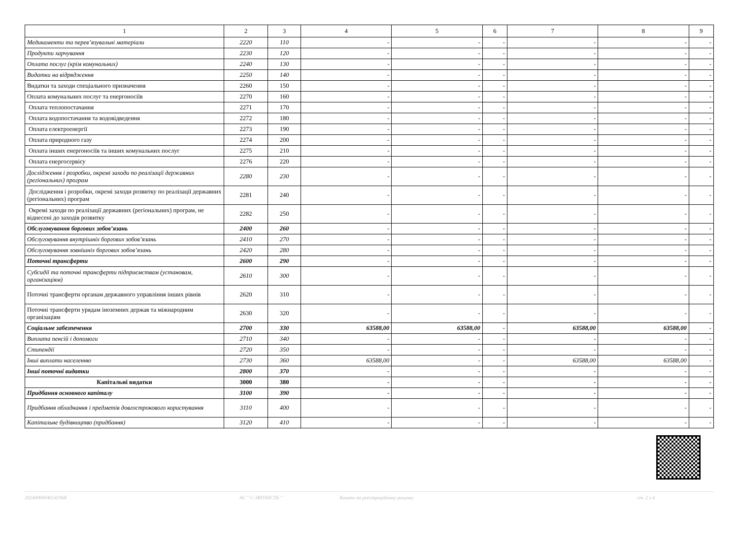| 1 | 2 | 3 | 4 | 5 | 6 | 7 | 8 | 9 |
| --- | --- | --- | --- | --- | --- | --- | --- | --- |
| Медикаменти та перев’язувальні матеріали | 2220 | 110 | - | - | - | - | - | - |
| Продукти харчування | 2230 | 120 | - | - | - | - | - | - |
| Оплата послуг (крім комунальних) | 2240 | 130 | - | - | - | - | - | - |
| Видатки на відрядження | 2250 | 140 | - | - | - | - | - | - |
| Видатки та заходи спеціального призначення | 2260 | 150 | - | - | - | - | - | - |
| Оплата комунальних послуг та енергоносіїв | 2270 | 160 | - | - | - | - | - | - |
| Оплата теплопостачання | 2271 | 170 | - | - | - | - | - | - |
| Оплата водопостачання та водовідведення | 2272 | 180 | - | - | - | - | - | - |
| Оплата електроенергії | 2273 | 190 | - | - | - | - | - | - |
| Оплата природного газу | 2274 | 200 | - | - | - | - | - | - |
| Оплата інших енергоносіїв та інших комунальних послуг | 2275 | 210 | - | - | - | - | - | - |
| Оплата енергосервісу | 2276 | 220 | - | - | - | - | - | - |
| Дослідження і розробки, окремі заходи по реалізації державних (регіональних) програм | 2280 | 230 | - | - | - | - | - | - |
| Дослідження і розробки, окремі заходи розвитку по реалізації державних (регіональних) програм | 2281 | 240 | - | - | - | - | - | - |
| Окремі заходи по реалізації державних (регіональних) програм, не віднесені до заходів розвитку | 2282 | 250 | - | - | - | - | - | - |
| Обслуговування боргових зобов’язань | 2400 | 260 | - | - | - | - | - | - |
| Обслуговування внутрішніх боргових зобов’язань | 2410 | 270 | - | - | - | - | - | - |
| Обслуговування зовнішніх боргових зобов’язань | 2420 | 280 | - | - | - | - | - | - |
| Поточні трансферти | 2600 | 290 | - | - | - | - | - | - |
| Субсидії та поточні трансферти підприємствам (установам, організаціям) | 2610 | 300 | - | - | - | - | - | - |
| Поточні трансферти органам державного управління інших рівнів | 2620 | 310 | - | - | - | - | - | - |
| Поточні трансферти урядам іноземних держав та міжнародним організаціям | 2630 | 320 | - | - | - | - | - | - |
| Соціальне забезпечення | 2700 | 330 | 63588,00 | 63588,00 | - | 63588,00 | 63588,00 | - |
| Виплата пенсій і допомоги | 2710 | 340 | - | - | - | - | - | - |
| Стипендії | 2720 | 350 | - | - | - | - | - | - |
| Інші виплати населенню | 2730 | 360 | 63588,00 | - | - | 63588,00 | 63588,00 | - |
| Інші поточні видатки | 2800 | 370 | - | - | - | - | - | - |
| Капітальні видатки | 3000 | 380 | - | - | - | - | - | - |
| Придбання основного капіталу | 3100 | 390 | - | - | - | - | - | - |
| Придбання обладнання і предметів довгострокового користування | 3110 | 400 | - | - | - | - | - | - |
| Капітальне будівництво (придбання) | 3120 | 410 | - | - | - | - | - | - |
20240000046141968 АС " Є-ЗВІТНІСТЬ " Кошти на реєстраційному рахунку ст. 2 з 4